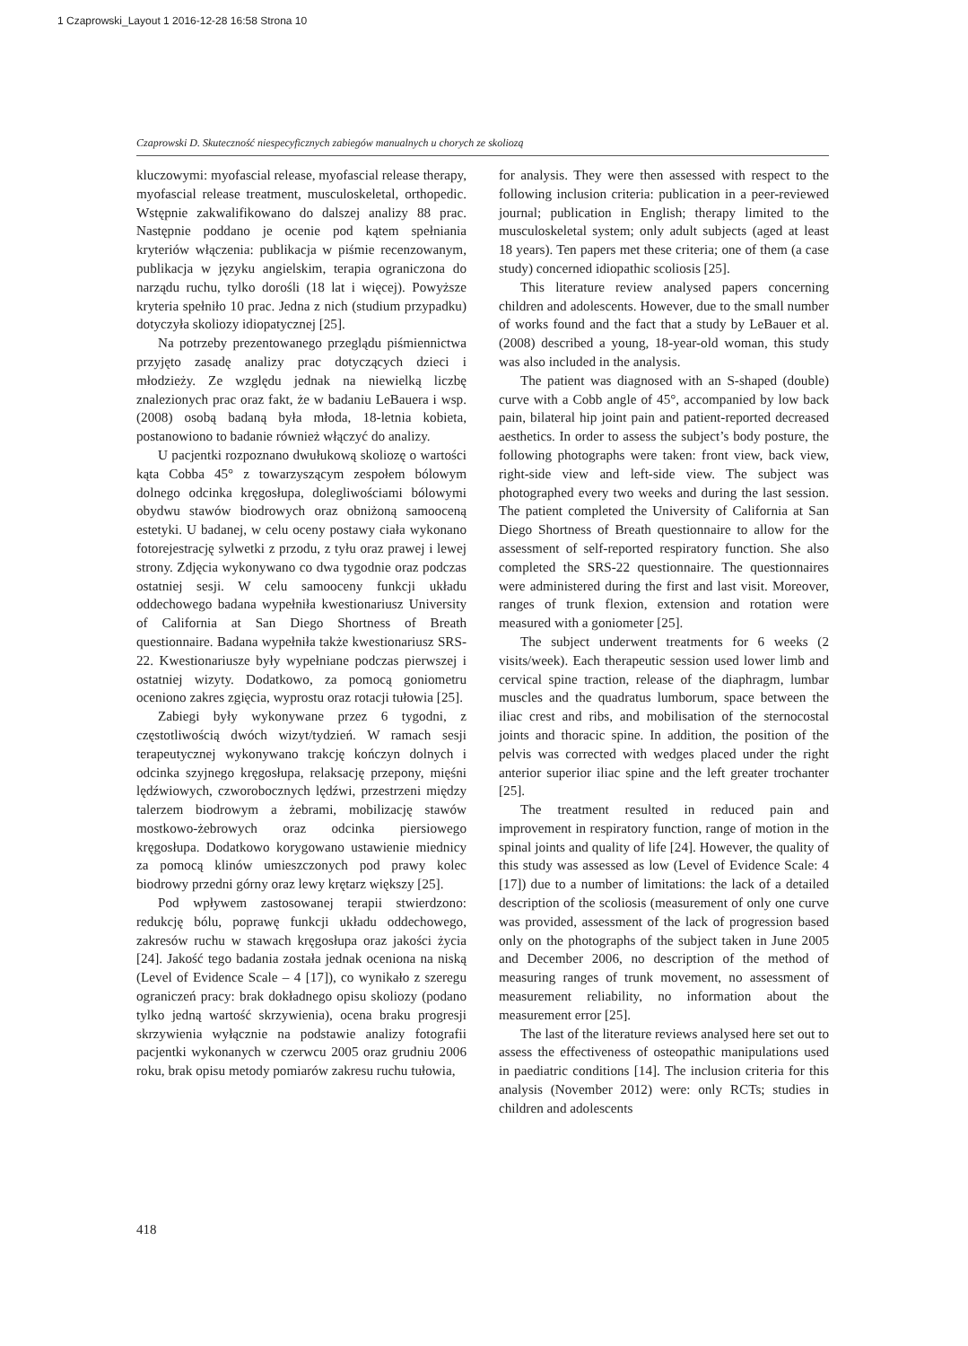1 Czaprowski_Layout 1 2016-12-28 16:58 Strona 10
Czaprowski D. Skuteczność niespecyficznych zabiegów manualnych u chorych ze skoliozą
kluczowymi: myofascial release, myofascial release therapy, myofascial release treatment, musculoskeletal, orthopedic. Wstępnie zakwalifikowano do dalszej analizy 88 prac. Następnie poddano je ocenie pod kątem spełniania kryteriów włączenia: publikacja w piśmie recenzowanym, publikacja w języku angielskim, terapia ograniczona do narządu ruchu, tylko dorośli (18 lat i więcej). Powyższe kryteria spełniło 10 prac. Jedna z nich (studium przypadku) dotyczyła skoliozy idiopatycznej [25].
Na potrzeby prezentowanego przeglądu piśmiennictwa przyjęto zasadę analizy prac dotyczących dzieci i młodzieży. Ze względu jednak na niewielką liczbę znalezionych prac oraz fakt, że w badaniu LeBauera i wsp. (2008) osobą badaną była młoda, 18-letnia kobieta, postanowiono to badanie również włączyć do analizy.
U pacjentki rozpoznano dwułukową skoliozę o wartości kąta Cobba 45° z towarzyszącym zespołem bólowym dolnego odcinka kręgosłupa, dolegliwościami bólowymi obydwu stawów biodrowych oraz obniżoną samooceną estetyki. U badanej, w celu oceny postawy ciała wykonano fotorejestrację sylwetki z przodu, z tyłu oraz prawej i lewej strony. Zdjęcia wykonywano co dwa tygodnie oraz podczas ostatniej sesji. W celu samooceny funkcji układu oddechowego badana wypełniła kwestionariusz University of California at San Diego Shortness of Breath questionnaire. Badana wypełniła także kwestionariusz SRS-22. Kwestionariusze były wypełniane podczas pierwszej i ostatniej wizyty. Dodatkowo, za pomocą goniometru oceniono zakres zgięcia, wyprostu oraz rotacji tułowia [25].
Zabiegi były wykonywane przez 6 tygodni, z częstotliwością dwóch wizyt/tydzień. W ramach sesji terapeutycznej wykonywano trakcję kończyn dolnych i odcinka szyjnego kręgosłupa, relaksację przepony, mięśni lędźwiowych, czworobocznych lędźwi, przestrzeni między talerzem biodrowym a żebrami, mobilizację stawów mostkowo-żebrowych oraz odcinka piersiowego kręgosłupa. Dodatkowo korygowano ustawienie miednicy za pomocą klinów umieszczonych pod prawy kolec biodrowy przedni górny oraz lewy krętarz większy [25].
Pod wpływem zastosowanej terapii stwierdzono: redukcję bólu, poprawę funkcji układu oddechowego, zakresów ruchu w stawach kręgosłupa oraz jakości życia [24]. Jakość tego badania została jednak oceniona na niską (Level of Evidence Scale – 4 [17]), co wynikało z szeregu ograniczeń pracy: brak dokładnego opisu skoliozy (podano tylko jedną wartość skrzywienia), ocena braku progresji skrzywienia wyłącznie na podstawie analizy fotografii pacjentki wykonanych w czerwcu 2005 oraz grudniu 2006 roku, brak opisu metody pomiarów zakresu ruchu tułowia,
for analysis. They were then assessed with respect to the following inclusion criteria: publication in a peer-reviewed journal; publication in English; therapy limited to the musculoskeletal system; only adult subjects (aged at least 18 years). Ten papers met these criteria; one of them (a case study) concerned idiopathic scoliosis [25].
This literature review analysed papers concerning children and adolescents. However, due to the small number of works found and the fact that a study by LeBauer et al. (2008) described a young, 18-year-old woman, this study was also included in the analysis.
The patient was diagnosed with an S-shaped (double) curve with a Cobb angle of 45°, accompanied by low back pain, bilateral hip joint pain and patient-reported decreased aesthetics. In order to assess the subject’s body posture, the following photographs were taken: front view, back view, right-side view and left-side view. The subject was photographed every two weeks and during the last session. The patient completed the University of California at San Diego Shortness of Breath questionnaire to allow for the assessment of self-reported respiratory function. She also completed the SRS-22 questionnaire. The questionnaires were administered during the first and last visit. Moreover, ranges of trunk flexion, extension and rotation were measured with a goniometer [25].
The subject underwent treatments for 6 weeks (2 visits/week). Each therapeutic session used lower limb and cervical spine traction, release of the diaphragm, lumbar muscles and the quadratus lumborum, space between the iliac crest and ribs, and mobilisation of the sternocostal joints and thoracic spine. In addition, the position of the pelvis was corrected with wedges placed under the right anterior superior iliac spine and the left greater trochanter [25].
The treatment resulted in reduced pain and improvement in respiratory function, range of motion in the spinal joints and quality of life [24]. However, the quality of this study was assessed as low (Level of Evidence Scale: 4 [17]) due to a number of limitations: the lack of a detailed description of the scoliosis (measurement of only one curve was provided, assessment of the lack of progression based only on the photographs of the subject taken in June 2005 and December 2006, no description of the method of measuring ranges of trunk movement, no assessment of measurement reliability, no information about the measurement error [25].
The last of the literature reviews analysed here set out to assess the effectiveness of osteopathic manipulations used in paediatric conditions [14]. The inclusion criteria for this analysis (November 2012) were: only RCTs; studies in children and adolescents
418